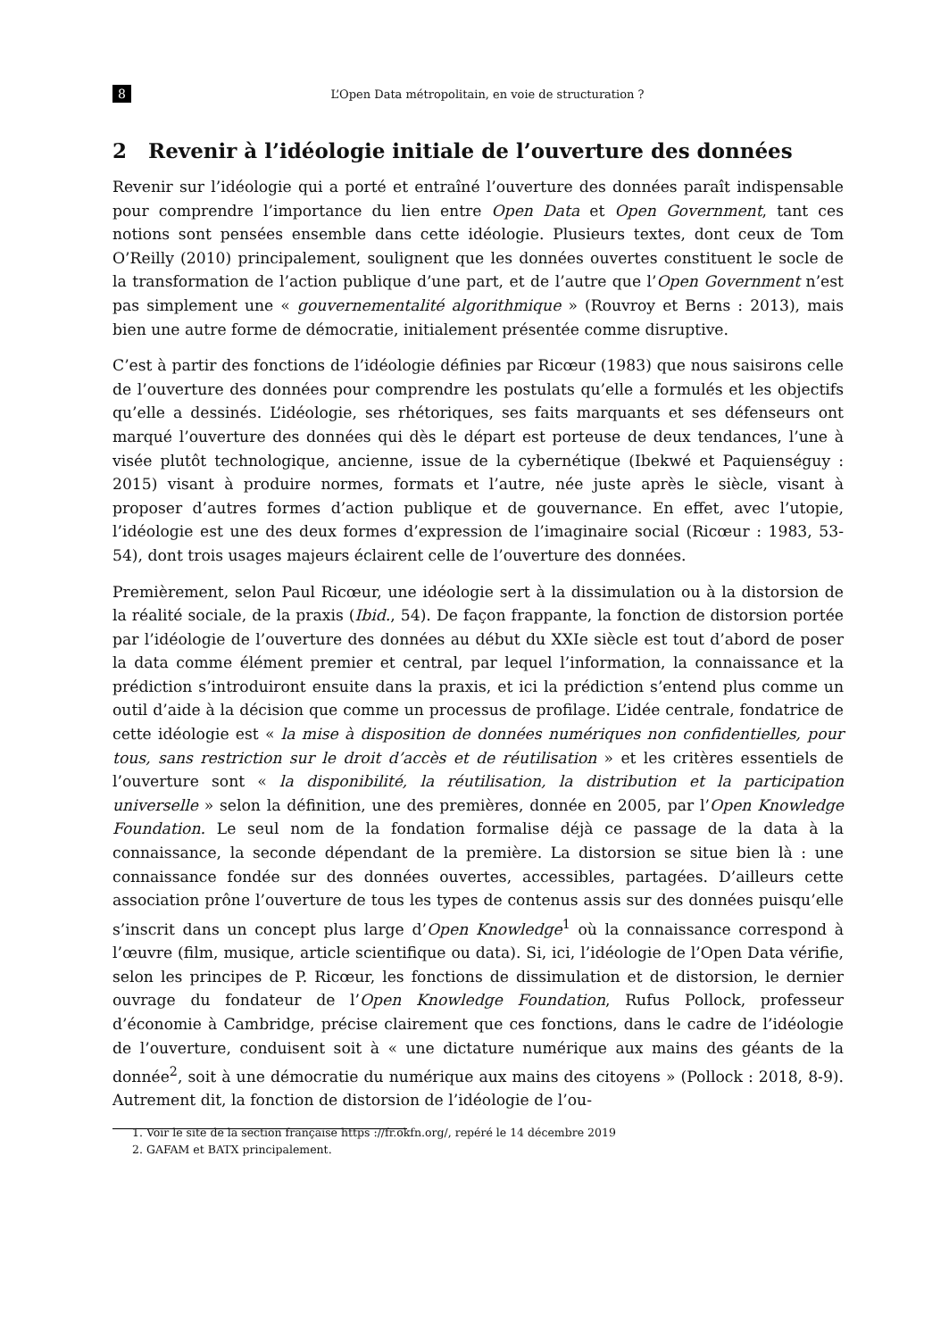8 L’Open Data métropolitain, en voie de structuration ?
2 Revenir à l’idéologie initiale de l’ouverture des données
Revenir sur l’idéologie qui a porté et entraîné l’ouverture des données paraît indispensable pour comprendre l’importance du lien entre Open Data et Open Government, tant ces notions sont pensées ensemble dans cette idéologie. Plusieurs textes, dont ceux de Tom O’Reilly (2010) principalement, soulignent que les données ouvertes constituent le socle de la transformation de l’action publique d’une part, et de l’autre que l’Open Government n’est pas simplement une « gouvernementalité algorithmique » (Rouvroy et Berns : 2013), mais bien une autre forme de démocratie, initialement présentée comme disruptive.
C’est à partir des fonctions de l’idéologie définies par Ricœur (1983) que nous saisirons celle de l’ouverture des données pour comprendre les postulats qu’elle a formulés et les objectifs qu’elle a dessinés. L’idéologie, ses rhétoriques, ses faits marquants et ses défenseurs ont marqué l’ouverture des données qui dès le départ est porteuse de deux tendances, l’une à visée plutôt technologique, ancienne, issue de la cybernétique (Ibekwé et Paquienséguy : 2015) visant à produire normes, formats et l’autre, née juste après le siècle, visant à proposer d’autres formes d’action publique et de gouvernance. En effet, avec l’utopie, l’idéologie est une des deux formes d’expression de l’imaginaire social (Ricœur : 1983, 53-54), dont trois usages majeurs éclairent celle de l’ouverture des données.
Premièrement, selon Paul Ricœur, une idéologie sert à la dissimulation ou à la distorsion de la réalité sociale, de la praxis (Ibid., 54). De façon frappante, la fonction de distorsion portée par l’idéologie de l’ouverture des données au début du XXIe siècle est tout d’abord de poser la data comme élément premier et central, par lequel l’information, la connaissance et la prédiction s’introduiront ensuite dans la praxis, et ici la prédiction s’entend plus comme un outil d’aide à la décision que comme un processus de profilage. L’idée centrale, fondatrice de cette idéologie est « la mise à disposition de données numériques non confidentielles, pour tous, sans restriction sur le droit d’accès et de réutilisation » et les critères essentiels de l’ouverture sont « la disponibilité, la réutilisation, la distribution et la participation universelle » selon la définition, une des premières, donnée en 2005, par l’Open Knowledge Foundation. Le seul nom de la fondation formalise déjà ce passage de la data à la connaissance, la seconde dépendant de la première. La distorsion se situe bien là : une connaissance fondée sur des données ouvertes, accessibles, partagées. D’ailleurs cette association prône l’ouverture de tous les types de contenus assis sur des données puisqu’elle s’inscrit dans un concept plus large d’Open Knowledge<sup>1</sup> où la connaissance correspond à l’œuvre (film, musique, article scientifique ou data). Si, ici, l’idéologie de l’Open Data vérifie, selon les principes de P. Ricœur, les fonctions de dissimulation et de distorsion, le dernier ouvrage du fondateur de l’Open Knowledge Foundation, Rufus Pollock, professeur d’économie à Cambridge, précise clairement que ces fonctions, dans le cadre de l’idéologie de l’ouverture, conduisent soit à « une dictature numérique aux mains des géants de la donnée<sup>2</sup>, soit à une démocratie du numérique aux mains des citoyens » (Pollock : 2018, 8-9). Autrement dit, la fonction de distorsion de l’idéologie de l’ou-
1. Voir le site de la section française https ://fr.okfn.org/, repéré le 14 décembre 2019
2. GAFAM et BATX principalement.